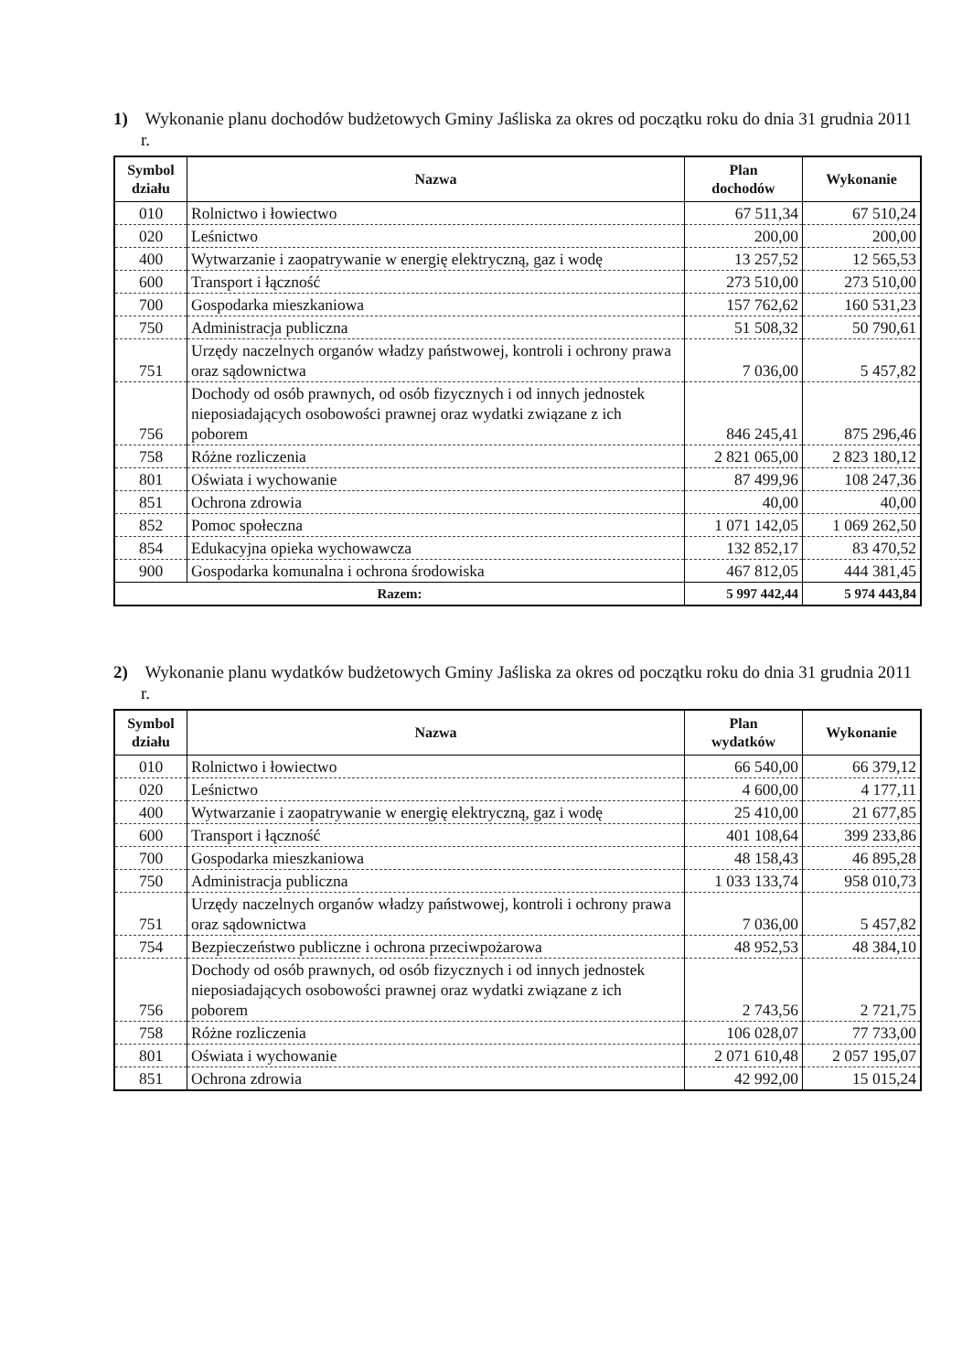1) Wykonanie planu dochodów budżetowych Gminy Jaśliska za okres od początku roku do dnia 31 grudnia 2011 r.
| Symbol działu | Nazwa | Plan dochodów | Wykonanie |
| --- | --- | --- | --- |
| 010 | Rolnictwo i łowiectwo | 67 511,34 | 67 510,24 |
| 020 | Leśnictwo | 200,00 | 200,00 |
| 400 | Wytwarzanie i zaopatrywanie w energię elektryczną, gaz i wodę | 13 257,52 | 12 565,53 |
| 600 | Transport i łączność | 273 510,00 | 273 510,00 |
| 700 | Gospodarka mieszkaniowa | 157 762,62 | 160 531,23 |
| 750 | Administracja publiczna | 51 508,32 | 50 790,61 |
| 751 | Urzędy naczelnych organów władzy państwowej, kontroli i ochrony prawa oraz sądownictwa | 7 036,00 | 5 457,82 |
| 756 | Dochody od osób prawnych, od osób fizycznych i od innych jednostek nieposiadających osobowości prawnej oraz wydatki związane z ich poborem | 846 245,41 | 875 296,46 |
| 758 | Różne rozliczenia | 2 821 065,00 | 2 823 180,12 |
| 801 | Oświata i wychowanie | 87 499,96 | 108 247,36 |
| 851 | Ochrona zdrowia | 40,00 | 40,00 |
| 852 | Pomoc społeczna | 1 071 142,05 | 1 069 262,50 |
| 854 | Edukacyjna opieka wychowawcza | 132 852,17 | 83 470,52 |
| 900 | Gospodarka komunalna i ochrona środowiska | 467 812,05 | 444 381,45 |
| Razem: | | 5 997 442,44 | 5 974 443,84 |
2) Wykonanie planu wydatków budżetowych Gminy Jaśliska za okres od początku roku do dnia 31 grudnia 2011 r.
| Symbol działu | Nazwa | Plan wydatków | Wykonanie |
| --- | --- | --- | --- |
| 010 | Rolnictwo i łowiectwo | 66 540,00 | 66 379,12 |
| 020 | Leśnictwo | 4 600,00 | 4 177,11 |
| 400 | Wytwarzanie i zaopatrywanie w energię elektryczną, gaz i wodę | 25 410,00 | 21 677,85 |
| 600 | Transport i łączność | 401 108,64 | 399 233,86 |
| 700 | Gospodarka mieszkaniowa | 48 158,43 | 46 895,28 |
| 750 | Administracja publiczna | 1 033 133,74 | 958 010,73 |
| 751 | Urzędy naczelnych organów władzy państwowej, kontroli i ochrony prawa oraz sądownictwa | 7 036,00 | 5 457,82 |
| 754 | Bezpieczeństwo publiczne i ochrona przeciwpożarowa | 48 952,53 | 48 384,10 |
| 756 | Dochody od osób prawnych, od osób fizycznych i od innych jednostek nieposiadających osobowości prawnej oraz wydatki związane z ich poborem | 2 743,56 | 2 721,75 |
| 758 | Różne rozliczenia | 106 028,07 | 77 733,00 |
| 801 | Oświata i wychowanie | 2 071 610,48 | 2 057 195,07 |
| 851 | Ochrona zdrowia | 42 992,00 | 15 015,24 |